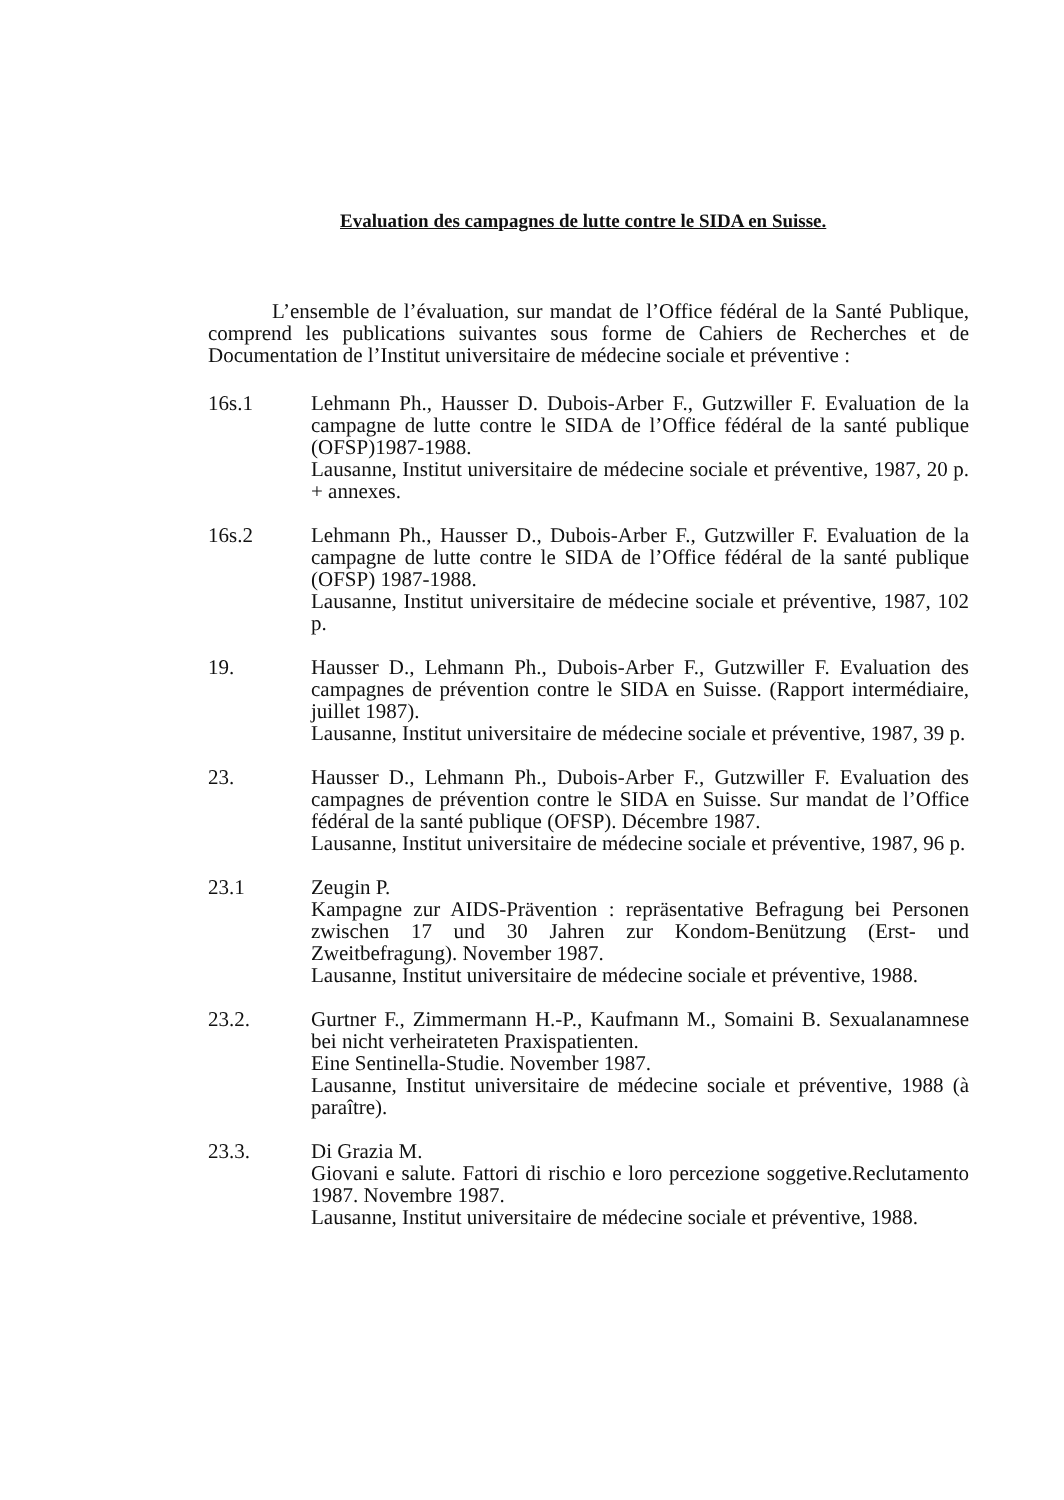Evaluation des campagnes de lutte contre le SIDA en Suisse.
L’ensemble de l’évaluation, sur mandat de l’Office fédéral de la Santé Publique, comprend les publications suivantes sous forme de Cahiers de Recherches et de Documentation de l’Institut universitaire de médecine sociale et préventive :
16s.1 Lehmann Ph., Hausser D. Dubois-Arber F., Gutzwiller F. Evaluation de la campagne de lutte contre le SIDA de l’Office fédéral de la santé publique (OFSP)1987-1988.
Lausanne, Institut universitaire de médecine sociale et préventive, 1987, 20 p. + annexes.
16s.2 Lehmann Ph., Hausser D., Dubois-Arber F., Gutzwiller F. Evaluation de la campagne de lutte contre le SIDA de l’Office fédéral de la santé publique (OFSP) 1987-1988.
Lausanne, Institut universitaire de médecine sociale et préventive, 1987, 102 p.
19. Hausser D., Lehmann Ph., Dubois-Arber F., Gutzwiller F. Evaluation des campagnes de prévention contre le SIDA en Suisse. (Rapport intermédiaire, juillet 1987).
Lausanne, Institut universitaire de médecine sociale et préventive, 1987, 39 p.
23. Hausser D., Lehmann Ph., Dubois-Arber F., Gutzwiller F. Evaluation des campagnes de prévention contre le SIDA en Suisse. Sur mandat de l’Office fédéral de la santé publique (OFSP). Décembre 1987.
Lausanne, Institut universitaire de médecine sociale et préventive, 1987, 96 p.
23.1 Zeugin P.
Kampagne zur AIDS-Prävention : repräsentative Befragung bei Personen zwischen 17 und 30 Jahren zur Kondom-Benützung (Erst- und Zweitbefragung). November 1987.
Lausanne, Institut universitaire de médecine sociale et préventive, 1988.
23.2. Gurtner F., Zimmermann H.-P., Kaufmann M., Somaini B. Sexualanamnese bei nicht verheirateten Praxispatienten.
Eine Sentinella-Studie. November 1987.
Lausanne, Institut universitaire de médecine sociale et préventive, 1988 (à paraître).
23.3. Di Grazia M.
Giovani e salute. Fattori di rischio e loro percezione soggetive.Reclutamento 1987. Novembre 1987.
Lausanne, Institut universitaire de médecine sociale et préventive, 1988.